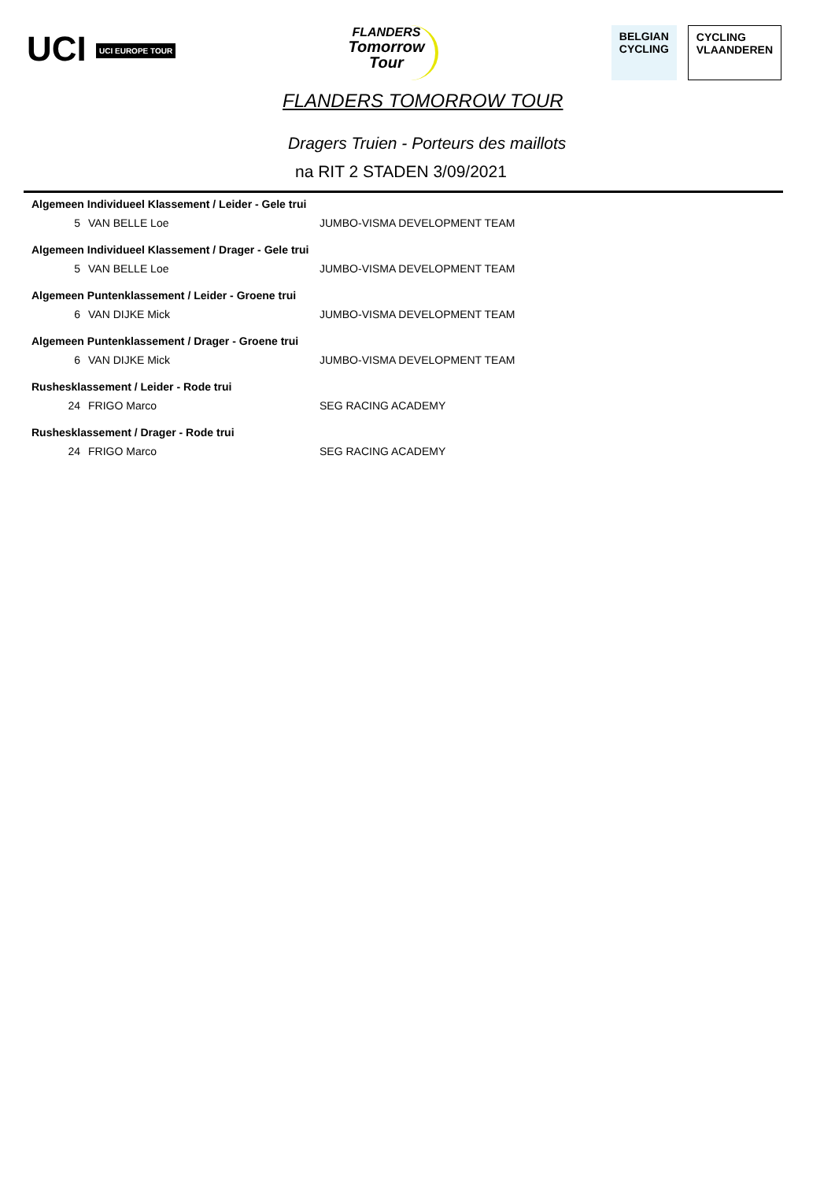UCI UCI EUROPE TOUR
FLANDERS
Tomorrow
Tour
BELGIAN
CYCLING
CYCLING
VLAANDEREN
FLANDERS TOMORROW TOUR
Dragers Truien - Porteurs des maillots
na RIT 2 STADEN 3/09/2021
| Algemeen Individueel Klassement / Leider - Gele trui | | |
| --- | --- | --- |
| 5 | VAN BELLE Loe | JUMBO-VISMA DEVELOPMENT TEAM |
| Algemeen Individueel Klassement / Drager - Gele trui | | |
| 5 | VAN BELLE Loe | JUMBO-VISMA DEVELOPMENT TEAM |
| Algemeen Puntenklassement / Leider - Groene trui | | |
| 6 | VAN DIJKE Mick | JUMBO-VISMA DEVELOPMENT TEAM |
| Algemeen Puntenklassement / Drager - Groene trui | | |
| 6 | VAN DIJKE Mick | JUMBO-VISMA DEVELOPMENT TEAM |
| Rushesklassement / Leider - Rode trui | | |
| 24 | FRIGO Marco | SEG RACING ACADEMY |
| Rushesklassement / Drager - Rode trui | | |
| 24 | FRIGO Marco | SEG RACING ACADEMY |